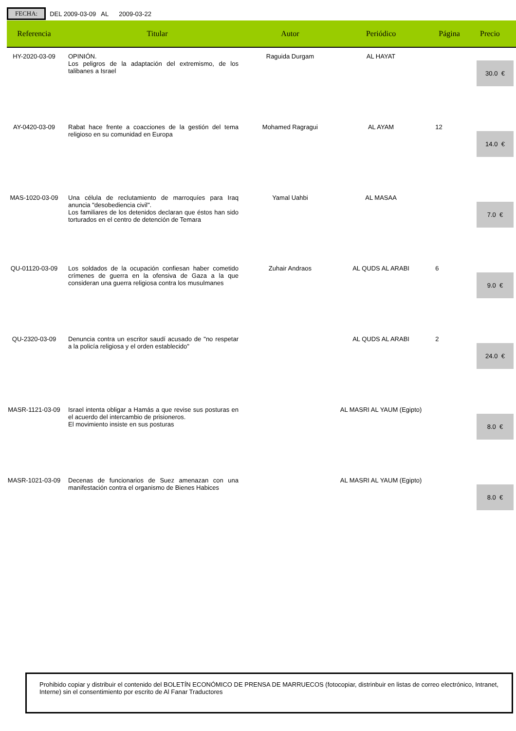FECHA:
DEL 2009-03-09 AL 2009-03-22
| Referencia | Titular | Autor | Periódico | Página | Precio |
| --- | --- | --- | --- | --- | --- |
| HY-2020-03-09 | OPINIÓN. Los peligros de la adaptación del extremismo, de los talibanes a Israel | Raguida Durgam | AL HAYAT | | 30.0 € |
| AY-0420-03-09 | Rabat hace frente a coacciones de la gestión del tema religioso en su comunidad en Europa | Mohamed Ragragui | AL AYAM | 12 | 14.0 € |
| MAS-1020-03-09 | Una célula de reclutamiento de marroquíes para Iraq anuncia "desobediencia civil". Los familiares de los detenidos declaran que éstos han sido torturados en el centro de detención de Temara | Yamal Uahbi | AL MASAA | | 7.0 € |
| QU-01120-03-09 | Los soldados de la ocupación confiesan haber cometido crímenes de guerra en la ofensiva de Gaza a la que consideran una guerra religiosa contra los musulmanes | Zuhair Andraos | AL QUDS AL ARABI | 6 | 9.0 € |
| QU-2320-03-09 | Denuncia contra un escritor saudí acusado de "no respetar a la policía religiosa y el orden establecido" | | AL QUDS AL ARABI | 2 | 24.0 € |
| MASR-1121-03-09 | Israel intenta obligar a Hamás a que revise sus posturas en el acuerdo del intercambio de prisioneros. El movimiento insiste en sus posturas | | AL MASRI AL YAUM (Egipto) | | 8.0 € |
| MASR-1021-03-09 | Decenas de funcionarios de Suez amenazan con una manifestación contra el organismo de Bienes Habices | | AL MASRI AL YAUM (Egipto) | | 8.0 € |
Prohibido copiar y distribuir el contenido del BOLETÍN ECONÓMICO DE PRENSA DE MARRUECOS (fotocopiar, distrinbuir en listas de correo electrónico, Intranet, Interne) sin el consentimiento por escrito de Al Fanar Traductores